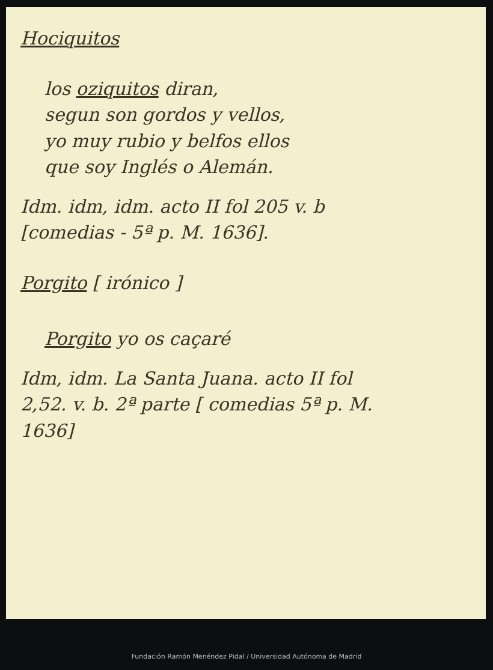Hociquitos
los oziquitos diran,
segun son gordos y vellos,
yo muy rubio y belfos ellos
que soy Inglés o Alemán.
Idm. idm, idm. acto II fol 205 v. b
[comedias - 5ª p. M. 1636].
Porgito [ irónico ]
Porgito yo os caçaré
Idm, idm. La Santa Juana. acto II fol
2,52. v. b. 2ª parte [ comedias 5ª p. M.
1636]
Fundación Ramón Menéndez Pidal / Universidad Autónoma de Madrid